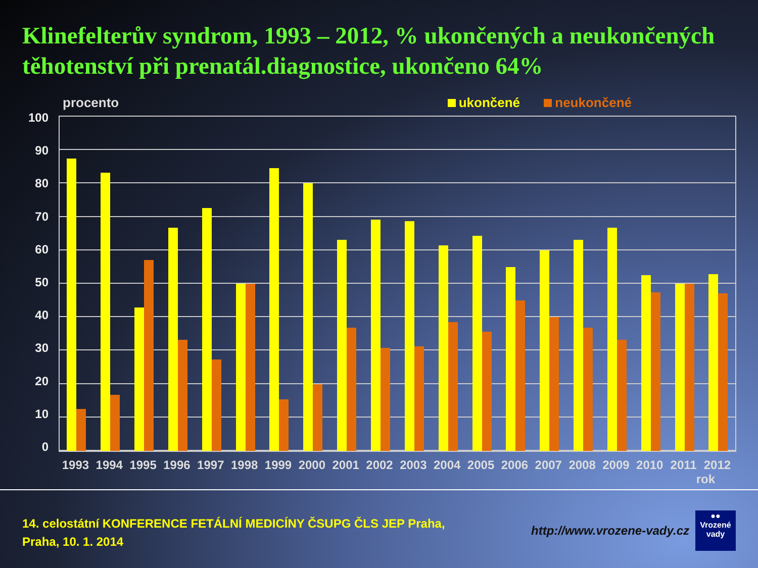Klinefelterův syndrom, 1993 – 2012, % ukončených a neukončených těhotenství při prenatál.diagnostice, ukončeno 64%
procento ukončené neukončené
100
90
80
70
60
50
40
30
20
10
0
1993 1994 1995 1996 1997 1998 1999 2000 2001 2002 2003 2004 2005 2006 2007 2008 2009 2010 2011 2012
rok
14. celostátní KONFERENCE FETÁLNÍ MEDICÍNY ČSUPG ČLS JEP Praha,
Praha, 10. 1. 2014
http://www.vrozene-vady.cz
●●
Vrozené
vady